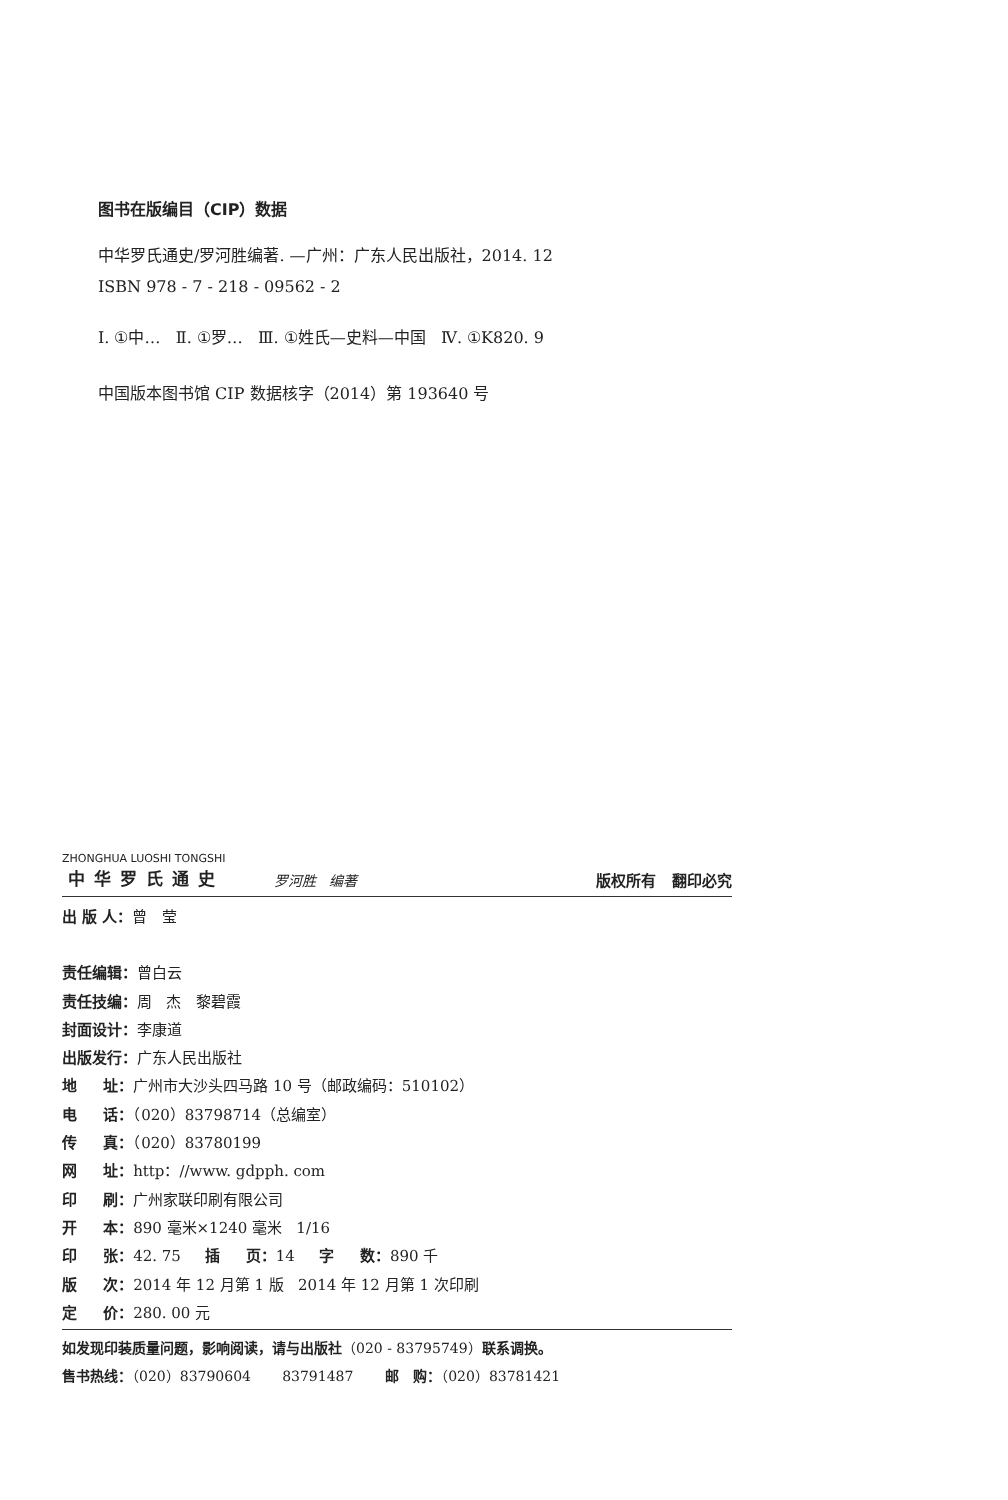图书在版编目（CIP）数据
中华罗氏通史/罗河胜编著. —广州：广东人民出版社，2014. 12
ISBN 978 - 7 - 218 - 09562 - 2
Ⅰ. ①中… Ⅱ. ①罗… Ⅲ. ①姓氏—史料—中国 Ⅳ. ①K820. 9
中国版本图书馆 CIP 数据核字（2014）第 193640 号
ZHONGHUA LUOSHI TONGSHI
中华罗氏通史 罗河胜 编著 版权所有 翻印必究
出 版 人：曾 莹
责任编辑：曾白云
责任技编：周 杰 黎碧霞
封面设计：李康道
出版发行：广东人民出版社
地 址：广州市大沙头四马路 10 号（邮政编码：510102）
电 话：（020）83798714（总编室）
传 真：（020）83780199
网 址：http：//www. gdpph. com
印 刷：广州家联印刷有限公司
开 本：890 毫米×1240 毫米 1/16
印 张：42. 75 插 页：14 字 数：890 千
版 次：2014 年 12 月第 1 版 2014 年 12 月第 1 次印刷
定 价：280. 00 元
如发现印装质量问题，影响阅读，请与出版社（020 - 83795749）联系调换。
售书热线：（020）83790604 83791487 邮 购：（020）83781421